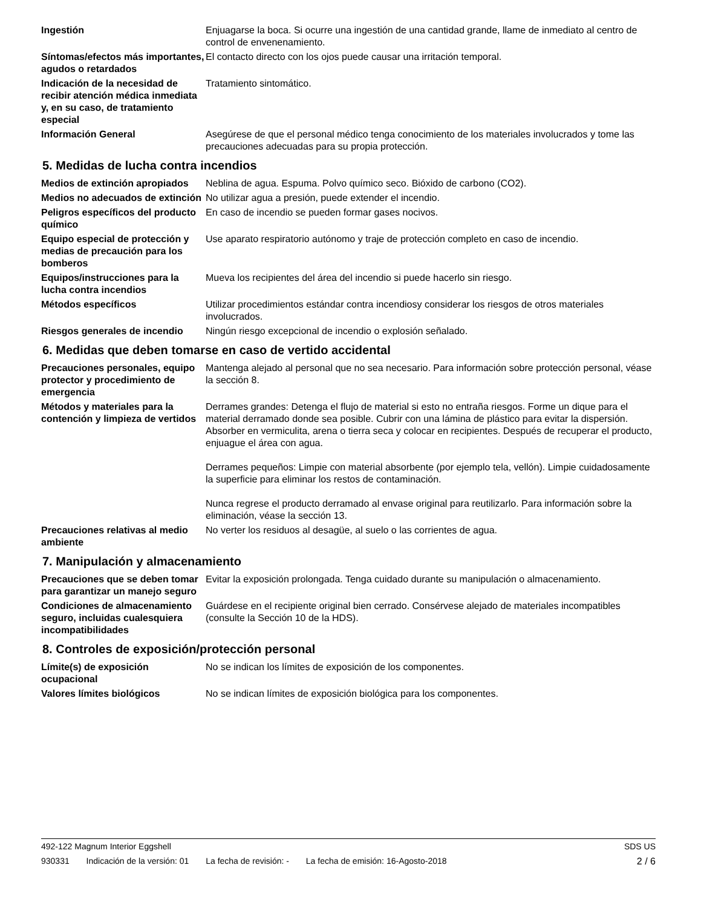Ingestión Enjuagarse la boca. Si ocurre una ingestión de una cantidad grande, llame de inmediato al centro de control de envenenamiento.
Síntomas/efectos más importantes, agudos o retardados
El contacto directo con los ojos puede causar una irritación temporal.
Indicación de la necesidad de recibir atención médica inmediata y, en su caso, de tratamiento especial
Tratamiento sintomático.
Información General Asegúrese de que el personal médico tenga conocimiento de los materiales involucrados y tome las precauciones adecuadas para su propia protección.
5. Medidas de lucha contra incendios
Medios de extinción apropiados
Neblina de agua. Espuma. Polvo químico seco. Bióxido de carbono (CO2).
Medios no adecuados de extinción
No utilizar agua a presión, puede extender el incendio.
Peligros específicos del producto químico
En caso de incendio se pueden formar gases nocivos.
Equipo especial de protección y medias de precaución para los bomberos
Use aparato respiratorio autónomo y traje de protección completo en caso de incendio.
Equipos/instrucciones para la lucha contra incendios
Mueva los recipientes del área del incendio si puede hacerlo sin riesgo.
Métodos específicos Utilizar procedimientos estándar contra incendiosy considerar los riesgos de otros materiales involucrados.
Riesgos generales de incendio
Ningún riesgo excepcional de incendio o explosión señalado.
6. Medidas que deben tomarse en caso de vertido accidental
Precauciones personales, equipo protector y procedimiento de emergencia
Mantenga alejado al personal que no sea necesario. Para información sobre protección personal, véase la sección 8.
Métodos y materiales para la contención y limpieza de vertidos
Derrames grandes: Detenga el flujo de material si esto no entraña riesgos. Forme un dique para el material derramado donde sea posible. Cubrir con una lámina de plástico para evitar la dispersión. Absorber en vermiculita, arena o tierra seca y colocar en recipientes. Después de recuperar el producto, enjuague el área con agua.
Derrames pequeños: Limpie con material absorbente (por ejemplo tela, vellón). Limpie cuidadosamente la superficie para eliminar los restos de contaminación.
Nunca regrese el producto derramado al envase original para reutilizarlo. Para información sobre la eliminación, véase la sección 13.
Precauciones relativas al medio ambiente
No verter los residuos al desagüe, al suelo o las corrientes de agua.
7. Manipulación y almacenamiento
Precauciones que se deben tomar para garantizar un manejo seguro
Evitar la exposición prolongada. Tenga cuidado durante su manipulación o almacenamiento.
Condiciones de almacenamiento seguro, incluidas cualesquiera incompatibilidades
Guárdese en el recipiente original bien cerrado. Consérvese alejado de materiales incompatibles (consulte la Sección 10 de la HDS).
8. Controles de exposición/protección personal
Límite(s) de exposición ocupacional
No se indican los límites de exposición de los componentes.
Valores límites biológicos No se indican límites de exposición biológica para los componentes.
492-122 Magnum Interior Eggshell SDS US
930331 Indicación de la versión: 01 La fecha de revisión: - La fecha de emisión: 16-Agosto-2018
2 / 6